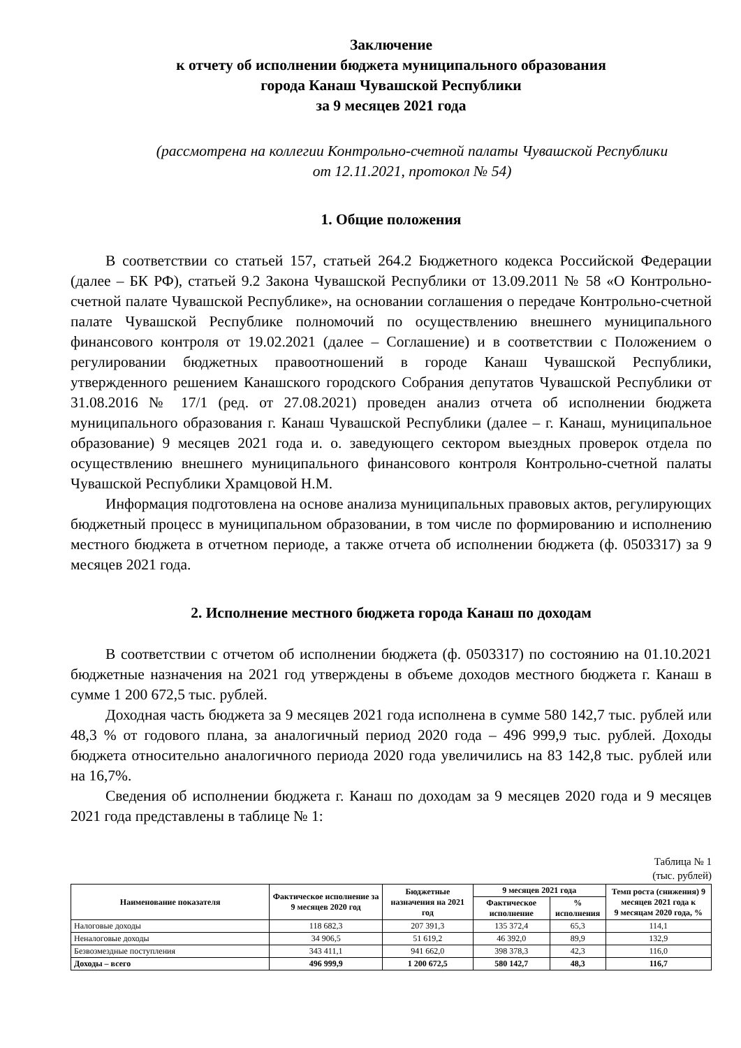Заключение
к отчету об исполнении бюджета муниципального образования
города Канаш Чувашской Республики
за 9 месяцев 2021 года
(рассмотрена на коллегии Контрольно-счетной палаты Чувашской Республики
от 12.11.2021, протокол № 54)
1. Общие положения
В соответствии со статьей 157, статьей 264.2 Бюджетного кодекса Российской Федерации (далее – БК РФ), статьей 9.2 Закона Чувашской Республики от 13.09.2011 № 58 «О Контрольно-счетной палате Чувашской Республике», на основании соглашения о передаче Контрольно-счетной палате Чувашской Республике полномочий по осуществлению внешнего муниципального финансового контроля от 19.02.2021 (далее – Соглашение) и в соответствии с Положением о регулировании бюджетных правоотношений в городе Канаш Чувашской Республики, утвержденного решением Канашского городского Собрания депутатов Чувашской Республики от 31.08.2016 № 17/1 (ред. от 27.08.2021) проведен анализ отчета об исполнении бюджета муниципального образования г. Канаш Чувашской Республики (далее – г. Канаш, муниципальное образование) 9 месяцев 2021 года и. о. заведующего сектором выездных проверок отдела по осуществлению внешнего муниципального финансового контроля Контрольно-счетной палаты Чувашской Республики Храмцовой Н.М.
Информация подготовлена на основе анализа муниципальных правовых актов, регулирующих бюджетный процесс в муниципальном образовании, в том числе по формированию и исполнению местного бюджета в отчетном периоде, а также отчета об исполнении бюджета (ф. 0503317) за 9 месяцев 2021 года.
2. Исполнение местного бюджета города Канаш по доходам
В соответствии с отчетом об исполнении бюджета (ф. 0503317) по состоянию на 01.10.2021 бюджетные назначения на 2021 год утверждены в объеме доходов местного бюджета г. Канаш в сумме 1 200 672,5 тыс. рублей.
Доходная часть бюджета за 9 месяцев 2021 года исполнена в сумме 580 142,7 тыс. рублей или 48,3 % от годового плана, за аналогичный период 2020 года – 496 999,9 тыс. рублей. Доходы бюджета относительно аналогичного периода 2020 года увеличились на 83 142,8 тыс. рублей или на 16,7%.
Сведения об исполнении бюджета г. Канаш по доходам за 9 месяцев 2020 года и 9 месяцев 2021 года представлены в таблице № 1:
Таблица № 1
(тыс. рублей)
| Наименование показателя | Фактическое исполнение за 9 месяцев 2020 год | Бюджетные назначения на 2021 год | 9 месяцев 2021 года | | Темп роста (снижения) 9 месяцев 2021 года к 9 месяцам 2020 года, % |
| --- | --- | --- | --- | --- | --- |
| | | | Фактическое исполнение | % исполнения | |
| Налоговые доходы | 118 682,3 | 207 391,3 | 135 372,4 | 65,3 | 114,1 |
| Неналоговые доходы | 34 906,5 | 51 619,2 | 46 392,0 | 89,9 | 132,9 |
| Безвозмездные поступления | 343 411,1 | 941 662,0 | 398 378,3 | 42,3 | 116,0 |
| Доходы – всего | 496 999,9 | 1 200 672,5 | 580 142,7 | 48,3 | 116,7 |